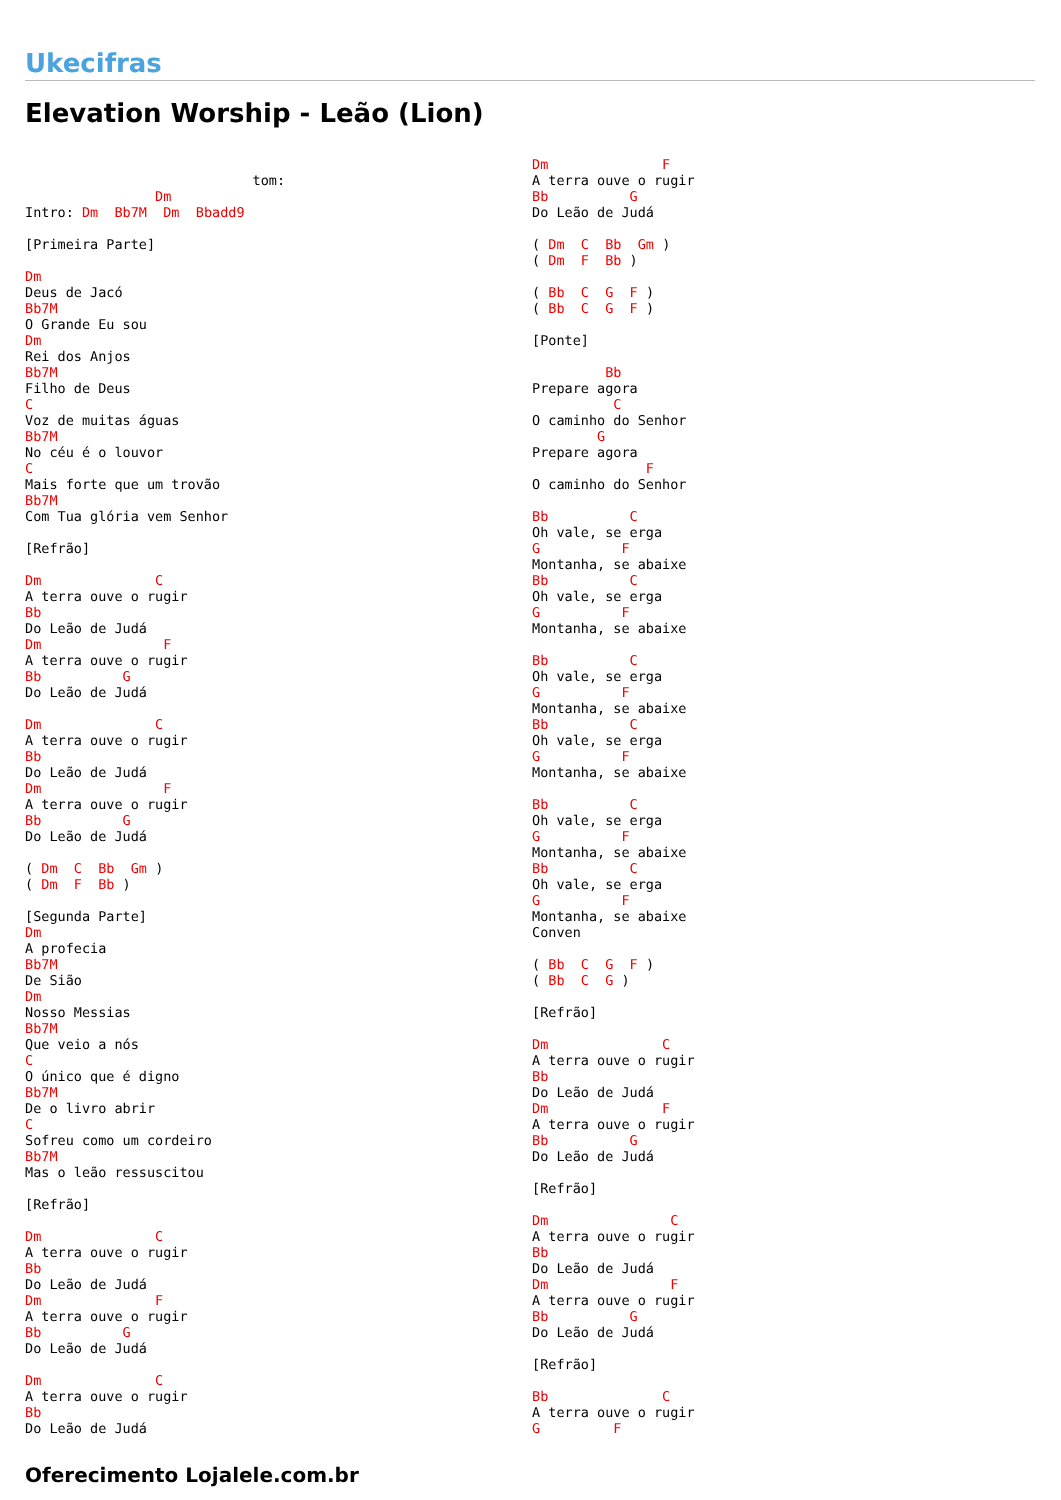Ukecifras
Elevation Worship - Leão (Lion)
                            tom:
                Dm
Intro: Dm  Bb7M  Dm  Bbadd9

[Primeira Parte]

Dm
Deus de Jacó
Bb7M
O Grande Eu sou
Dm
Rei dos Anjos
Bb7M
Filho de Deus
C
Voz de muitas águas
Bb7M
No céu é o louvor
C
Mais forte que um trovão
Bb7M
Com Tua glória vem Senhor

[Refrão]

Dm              C
A terra ouve o rugir
Bb
Do Leão de Judá
Dm               F
A terra ouve o rugir
Bb          G
Do Leão de Judá

Dm              C
A terra ouve o rugir
Bb
Do Leão de Judá
Dm               F
A terra ouve o rugir
Bb          G
Do Leão de Judá

( Dm  C  Bb  Gm )
( Dm  F  Bb )

[Segunda Parte]
Dm
A profecia
Bb7M
De Sião
Dm
Nosso Messias
Bb7M
Que veio a nós
C
O único que é digno
Bb7M
De o livro abrir
C
Sofreu como um cordeiro
Bb7M
Mas o leão ressuscitou

[Refrão]

Dm              C
A terra ouve o rugir
Bb
Do Leão de Judá
Dm              F
A terra ouve o rugir
Bb          G
Do Leão de Judá

Dm              C
A terra ouve o rugir
Bb
Do Leão de Judá
Dm              F
A terra ouve o rugir
Bb          G
Do Leão de Judá

( Dm  C  Bb  Gm )
( Dm  F  Bb )

( Bb  C  G  F )
( Bb  C  G  F )

[Ponte]

         Bb
Prepare agora
          C
O caminho do Senhor
        G
Prepare agora
              F
O caminho do Senhor

Bb          C
Oh vale, se erga
G          F
Montanha, se abaixe
Bb          C
Oh vale, se erga
G          F
Montanha, se abaixe

Bb          C
Oh vale, se erga
G          F
Montanha, se abaixe
Bb          C
Oh vale, se erga
G          F
Montanha, se abaixe

Bb          C
Oh vale, se erga
G          F
Montanha, se abaixe
Bb          C
Oh vale, se erga
G          F
Montanha, se abaixe
Conven

( Bb  C  G  F )
( Bb  C  G )

[Refrão]

Dm              C
A terra ouve o rugir
Bb
Do Leão de Judá
Dm              F
A terra ouve o rugir
Bb          G
Do Leão de Judá

[Refrão]

Dm               C
A terra ouve o rugir
Bb
Do Leão de Judá
Dm               F
A terra ouve o rugir
Bb          G
Do Leão de Judá

[Refrão]

Bb              C
A terra ouve o rugir
G         F
Oferecimento Lojalele.com.br